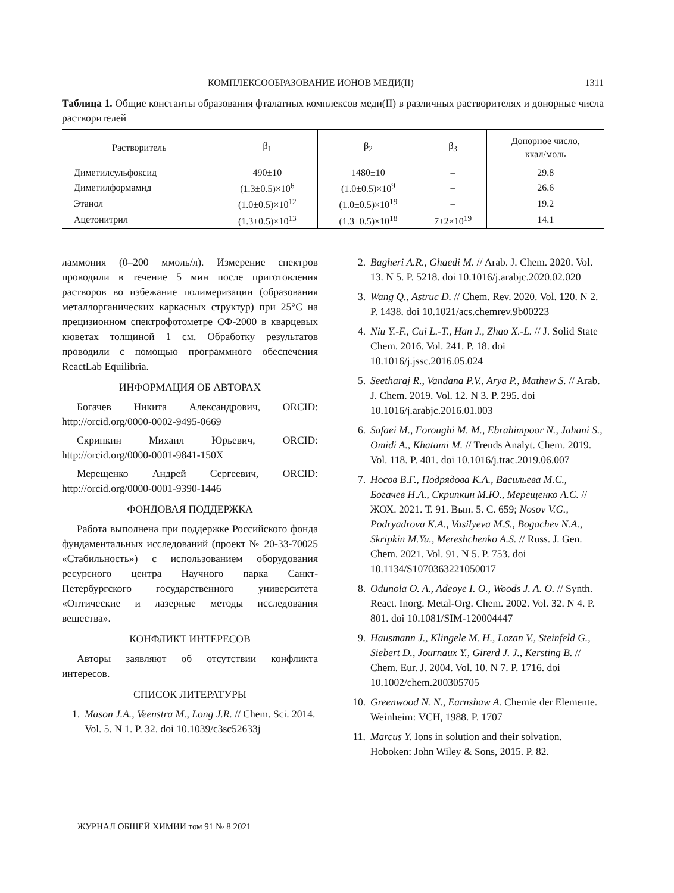КОМПЛЕКСООБРАЗОВАНИЕ ИОНОВ МЕДИ(II) 1311
Таблица 1. Общие константы образования фталатных комплексов меди(II) в различных растворителях и донорные числа растворителей
| Растворитель | β<sub>1</sub> | β<sub>2</sub> | β<sub>3</sub> | Донорное число, ккал/моль |
| --- | --- | --- | --- | --- |
| Диметилсульфоксид | 490±10 | 1480±10 | – | 29.8 |
| Диметилформамид | (1.3±0.5)×10<sup>6</sup> | (1.0±0.5)×10<sup>9</sup> | – | 26.6 |
| Этанол | (1.0±0.5)×10<sup>12</sup> | (1.0±0.5)×10<sup>19</sup> | – | 19.2 |
| Ацетонитрил | (1.3±0.5)×10<sup>13</sup> | (1.3±0.5)×10<sup>18</sup> | 7±2×10<sup>19</sup> | 14.1 |
ламмония (0–200 ммоль/л). Измерение спектров проводили в течение 5 мин после приготовления растворов во избежание полимеризации (образования металлорганических каркасных структур) при 25°С на прецизионном спектрофотометре СФ-2000 в кварцевых кюветах толщиной 1 см. Обработку результатов проводили с помощью программного обеспечения ReactLab Equilibria.
ИНФОРМАЦИЯ ОБ АВТОРАХ
Богачев Никита Александрович, ORCID: http://orcid.org/0000-0002-9495-0669
Скрипкин Михаил Юрьевич, ORCID: http://orcid.org/0000-0001-9841-150X
Мерещенко Андрей Сергеевич, ORCID: http://orcid.org/0000-0001-9390-1446
ФОНДОВАЯ ПОДДЕРЖКА
Работа выполнена при поддержке Российского фонда фундаментальных исследований (проект № 20-33-70025 «Стабильность») с использованием оборудования ресурсного центра Научного парка Санкт-Петербургского государственного университета «Оптические и лазерные методы исследования вещества».
КОНФЛИКТ ИНТЕРЕСОВ
Авторы заявляют об отсутствии конфликта интересов.
СПИСОК ЛИТЕРАТУРЫ
1. Mason J.A., Veenstra M., Long J.R. // Chem. Sci. 2014. Vol. 5. N 1. P. 32. doi 10.1039/c3sc52633j
2. Bagheri A.R., Ghaedi M. // Arab. J. Chem. 2020. Vol. 13. N 5. P. 5218. doi 10.1016/j.arabjc.2020.02.020
3. Wang Q., Astruc D. // Chem. Rev. 2020. Vol. 120. N 2. P. 1438. doi 10.1021/acs.chemrev.9b00223
4. Niu Y.-F., Cui L.-T., Han J., Zhao X.-L. // J. Solid State Chem. 2016. Vol. 241. P. 18. doi 10.1016/j.jssc.2016.05.024
5. Seetharaj R., Vandana P.V., Arya P., Mathew S. // Arab. J. Chem. 2019. Vol. 12. N 3. P. 295. doi 10.1016/j.arabjc.2016.01.003
6. Safaei M., Foroughi M. M., Ebrahimpoor N., Jahani S., Omidi A., Khatami M. // Trends Analyt. Chem. 2019. Vol. 118. P. 401. doi 10.1016/j.trac.2019.06.007
7. Носов В.Г., Подрядова К.А., Васильева М.С., Богачев Н.А., Скрипкин М.Ю., Мерещенко А.С. // ЖОХ. 2021. Т. 91. Вып. 5. С. 659; Nosov V.G., Podryadrova K.A., Vasilyeva M.S., Bogachev N.A., Skripkin M.Yu., Mereshchenko A.S. // Russ. J. Gen. Chem. 2021. Vol. 91. N 5. P. 753. doi 10.1134/S1070363221050017
8. Odunola O. A., Adeoye I. O., Woods J. A. O. // Synth. React. Inorg. Metal-Org. Chem. 2002. Vol. 32. N 4. P. 801. doi 10.1081/SIM-120004447
9. Hausmann J., Klingele M. H., Lozan V., Steinfeld G., Siebert D., Journaux Y., Girerd J. J., Kersting B. // Chem. Eur. J. 2004. Vol. 10. N 7. P. 1716. doi 10.1002/chem.200305705
10. Greenwood N. N., Earnshaw A. Chemie der Elemente. Weinheim: VCH, 1988. P. 1707
11. Marcus Y. Ions in solution and their solvation. Hoboken: John Wiley & Sons, 2015. P. 82.
ЖУРНАЛ ОБЩЕЙ ХИМИИ том 91 № 8 2021